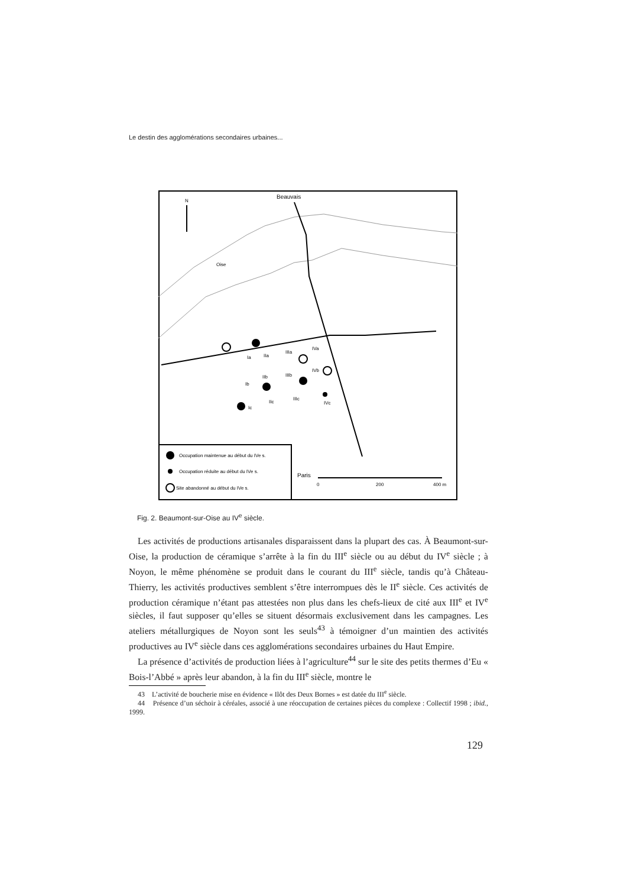Le destin des agglomérations secondaires urbaines...
Beauvais
N
Oise
Ia
IIa
IIIa
IVa
Ib
IIb
IIIb
IVb
Ic
IIc
IIIc
IVc
Occupation maintenue au début du IVe s.
Occupation réduite au début du IVe s.
Site abandonné au début du IVe s.
Paris
0
200
400 m
Fig. 2. Beaumont-sur-Oise au IV<sup>e</sup> siècle.
Les activités de productions artisanales disparaissent dans la plupart des cas. À Beaumont-sur-Oise, la production de céramique s’arrête à la fin du III<sup>e</sup> siècle ou au début du IV<sup>e</sup> siècle ; à Noyon, le même phénomène se produit dans le courant du III<sup>e</sup> siècle, tandis qu’à Château-Thierry, les activités productives semblent s’être interrompues dès le II<sup>e</sup> siècle. Ces activités de production céramique n’étant pas attestées non plus dans les chefs-lieux de cité aux III<sup>e</sup> et IV<sup>e</sup> siècles, il faut supposer qu’elles se situent désormais exclusivement dans les campagnes. Les ateliers métallurgiques de Noyon sont les seuls<sup>43</sup> à témoigner d’un maintien des activités productives au IV<sup>e</sup> siècle dans ces agglomérations secondaires urbaines du Haut Empire.
La présence d’activités de production liées à l’agriculture<sup>44</sup> sur le site des petits thermes d’Eu « Bois-l’Abbé » après leur abandon, à la fin du III<sup>e</sup> siècle, montre le
43 L’activité de boucherie mise en évidence « Ilôt des Deux Bornes » est datée du III<sup>e</sup> siècle.
44 Présence d’un séchoir à céréales, associé à une réoccupation de certaines pièces du complexe : Collectif 1998 ; ibid., 1999.
129